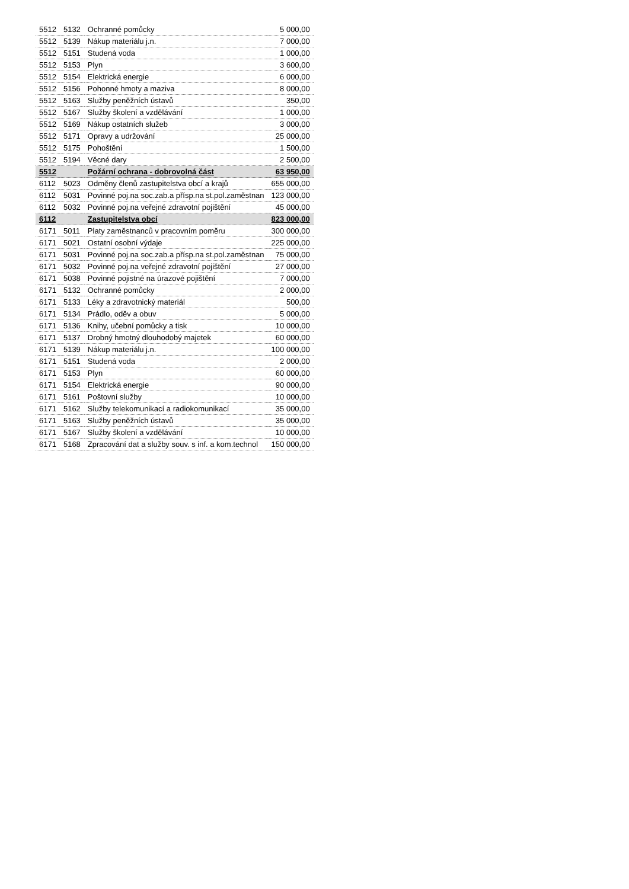| 5512 | 5132 | Ochranné pomůcky | 5 000,00 |
| 5512 | 5139 | Nákup materiálu j.n. | 7 000,00 |
| 5512 | 5151 | Studená voda | 1 000,00 |
| 5512 | 5153 | Plyn | 3 600,00 |
| 5512 | 5154 | Elektrická energie | 6 000,00 |
| 5512 | 5156 | Pohonné hmoty a maziva | 8 000,00 |
| 5512 | 5163 | Služby peněžních ústavů | 350,00 |
| 5512 | 5167 | Služby školení a vzdělávání | 1 000,00 |
| 5512 | 5169 | Nákup ostatních služeb | 3 000,00 |
| 5512 | 5171 | Opravy a udržování | 25 000,00 |
| 5512 | 5175 | Pohoštění | 1 500,00 |
| 5512 | 5194 | Věcné dary | 2 500,00 |
| 5512 | | Požární ochrana - dobrovolná část | 63 950,00 |
| 6112 | 5023 | Odměny členů zastupitelstva obcí a krajů | 655 000,00 |
| 6112 | 5031 | Povinné poj.na soc.zab.a přísp.na st.pol.zaměstnan | 123 000,00 |
| 6112 | 5032 | Povinné poj.na veřejné zdravotní pojištění | 45 000,00 |
| 6112 | | Zastupitelstva obcí | 823 000,00 |
| 6171 | 5011 | Platy zaměstnanců v pracovním poměru | 300 000,00 |
| 6171 | 5021 | Ostatní osobní výdaje | 225 000,00 |
| 6171 | 5031 | Povinné poj.na soc.zab.a přísp.na st.pol.zaměstnan | 75 000,00 |
| 6171 | 5032 | Povinné poj.na veřejné zdravotní pojištění | 27 000,00 |
| 6171 | 5038 | Povinné pojistné na úrazové pojištění | 7 000,00 |
| 6171 | 5132 | Ochranné pomůcky | 2 000,00 |
| 6171 | 5133 | Léky a zdravotnický materiál | 500,00 |
| 6171 | 5134 | Prádlo, oděv a obuv | 5 000,00 |
| 6171 | 5136 | Knihy, učební pomůcky a tisk | 10 000,00 |
| 6171 | 5137 | Drobný hmotný dlouhodobý majetek | 60 000,00 |
| 6171 | 5139 | Nákup materiálu j.n. | 100 000,00 |
| 6171 | 5151 | Studená voda | 2 000,00 |
| 6171 | 5153 | Plyn | 60 000,00 |
| 6171 | 5154 | Elektrická energie | 90 000,00 |
| 6171 | 5161 | Poštovní služby | 10 000,00 |
| 6171 | 5162 | Služby telekomunikací a radiokomunikací | 35 000,00 |
| 6171 | 5163 | Služby peněžních ústavů | 35 000,00 |
| 6171 | 5167 | Služby školení a vzdělávání | 10 000,00 |
| 6171 | 5168 | Zpracování dat a služby souv. s inf. a kom.technol | 150 000,00 |